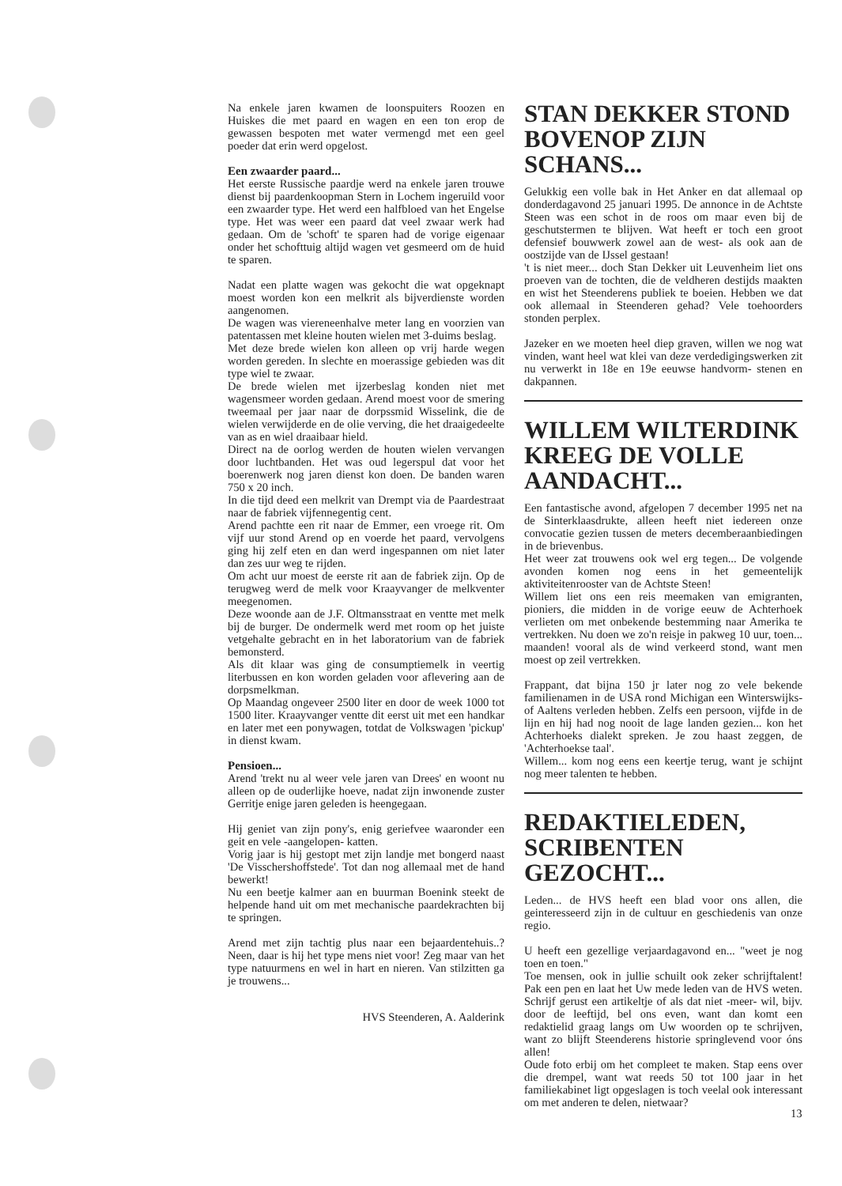Na enkele jaren kwamen de loonspuiters Roozen en Huiskes die met paard en wagen en een ton erop de gewassen bespoten met water vermengd met een geel poeder dat erin werd opgelost.
Een zwaarder paard...
Het eerste Russische paardje werd na enkele jaren trouwe dienst bij paardenkoopman Stern in Lochem ingeruild voor een zwaarder type. Het werd een halfbloed van het Engelse type. Het was weer een paard dat veel zwaar werk had gedaan. Om de 'schoft' te sparen had de vorige eigenaar onder het schofttuig altijd wagen vet gesmeerd om de huid te sparen.
Nadat een platte wagen was gekocht die wat opgeknapt moest worden kon een melkrit als bijverdienste worden aangenomen.
De wagen was viereneenhalve meter lang en voorzien van patentassen met kleine houten wielen met 3-duims beslag.
Met deze brede wielen kon alleen op vrij harde wegen worden gereden. In slechte en moerassige gebieden was dit type wiel te zwaar.
De brede wielen met ijzerbeslag konden niet met wagensmeer worden gedaan. Arend moest voor de smering tweemaal per jaar naar de dorpssmid Wisselink, die de wielen verwijderde en de olie verving, die het draaigedeelte van as en wiel draaibaar hield.
Direct na de oorlog werden de houten wielen vervangen door luchtbanden. Het was oud legerspul dat voor het boerenwerk nog jaren dienst kon doen. De banden waren 750 x 20 inch.
In die tijd deed een melkrit van Drempt via de Paardestraat naar de fabriek vijfennegentig cent.
Arend pachtte een rit naar de Emmer, een vroege rit. Om vijf uur stond Arend op en voerde het paard, vervolgens ging hij zelf eten en dan werd ingespannen om niet later dan zes uur weg te rijden.
Om acht uur moest de eerste rit aan de fabriek zijn. Op de terugweg werd de melk voor Kraayvanger de melkventer meegenomen.
Deze woonde aan de J.F. Oltmansstraat en ventte met melk bij de burger. De ondermelk werd met room op het juiste vetgehalte gebracht en in het laboratorium van de fabriek bemonsterd.
Als dit klaar was ging de consumptiemelk in veertig literbussen en kon worden geladen voor aflevering aan de dorpsmelkman.
Op Maandag ongeveer 2500 liter en door de week 1000 tot 1500 liter. Kraayvanger ventte dit eerst uit met een handkar en later met een ponywagen, totdat de Volkswagen 'pickup' in dienst kwam.
Pensioen...
Arend 'trekt nu al weer vele jaren van Drees' en woont nu alleen op de ouderlijke hoeve, nadat zijn inwonende zuster Gerritje enige jaren geleden is heengegaan.
Hij geniet van zijn pony's, enig geriefvee waaronder een geit en vele -aangelopen- katten.
Vorig jaar is hij gestopt met zijn landje met bongerd naast 'De Visschershoffstede'. Tot dan nog allemaal met de hand bewerkt!
Nu een beetje kalmer aan en buurman Boenink steekt de helpende hand uit om met mechanische paardekrachten bij te springen.
Arend met zijn tachtig plus naar een bejaardentehuis..? Neen, daar is hij het type mens niet voor! Zeg maar van het type natuurmens en wel in hart en nieren. Van stilzitten ga je trouwens...
HVS Steenderen, A. Aalderink
STAN DEKKER STOND BOVENOP ZIJN SCHANS...
Gelukkig een volle bak in Het Anker en dat allemaal op donderdagavond 25 januari 1995. De annonce in de Achtste Steen was een schot in de roos om maar even bij de geschutstermen te blijven. Wat heeft er toch een groot defensief bouwwerk zowel aan de west- als ook aan de oostzijde van de IJssel gestaan!
't is niet meer... doch Stan Dekker uit Leuvenheim liet ons proeven van de tochten, die de veldheren destijds maakten en wist het Steenderens publiek te boeien. Hebben we dat ook allemaal in Steenderen gehad? Vele toehoorders stonden perplex.
Jazeker en we moeten heel diep graven, willen we nog wat vinden, want heel wat klei van deze verdedigingswerken zit nu verwerkt in 18e en 19e eeuwse handvorm- stenen en dakpannen.
WILLEM WILTERDINK KREEG DE VOLLE AANDACHT...
Een fantastische avond, afgelopen 7 december 1995 net na de Sinterklaasdrukte, alleen heeft niet iedereen onze convocatie gezien tussen de meters decemberaanbiedingen in de brievenbus.
Het weer zat trouwens ook wel erg tegen... De volgende avonden komen nog eens in het gemeentelijk aktiviteitenrooster van de Achtste Steen!
Willem liet ons een reis meemaken van emigranten, pioniers, die midden in de vorige eeuw de Achterhoek verlieten om met onbekende bestemming naar Amerika te vertrekken. Nu doen we zo'n reisje in pakweg 10 uur, toen... maanden! vooral als de wind verkeerd stond, want men moest op zeil vertrekken.
Frappant, dat bijna 150 jr later nog zo vele bekende familienamen in de USA rond Michigan een Winterswijks- of Aaltens verleden hebben. Zelfs een persoon, vijfde in de lijn en hij had nog nooit de lage landen gezien... kon het Achterhoeks dialekt spreken. Je zou haast zeggen, de 'Achterhoekse taal'.
Willem... kom nog eens een keertje terug, want je schijnt nog meer talenten te hebben.
REDAKTIELEDEN, SCRIBENTEN GEZOCHT...
Leden... de HVS heeft een blad voor ons allen, die geinteresseerd zijn in de cultuur en geschiedenis van onze regio.
U heeft een gezellige verjaardagavond en... "weet je nog toen en toen."
Toe mensen, ook in jullie schuilt ook zeker schrijftalent! Pak een pen en laat het Uw mede leden van de HVS weten. Schrijf gerust een artikeltje of als dat niet -meer- wil, bijv. door de leeftijd, bel ons even, want dan komt een redaktielid graag langs om Uw woorden op te schrijven, want zo blijft Steenderens historie springlevend voor óns allen!
Oude foto erbij om het compleet te maken. Stap eens over die drempel, want wat reeds 50 tot 100 jaar in het familiekabinet ligt opgeslagen is toch veelal ook interessant om met anderen te delen, nietwaar?
13